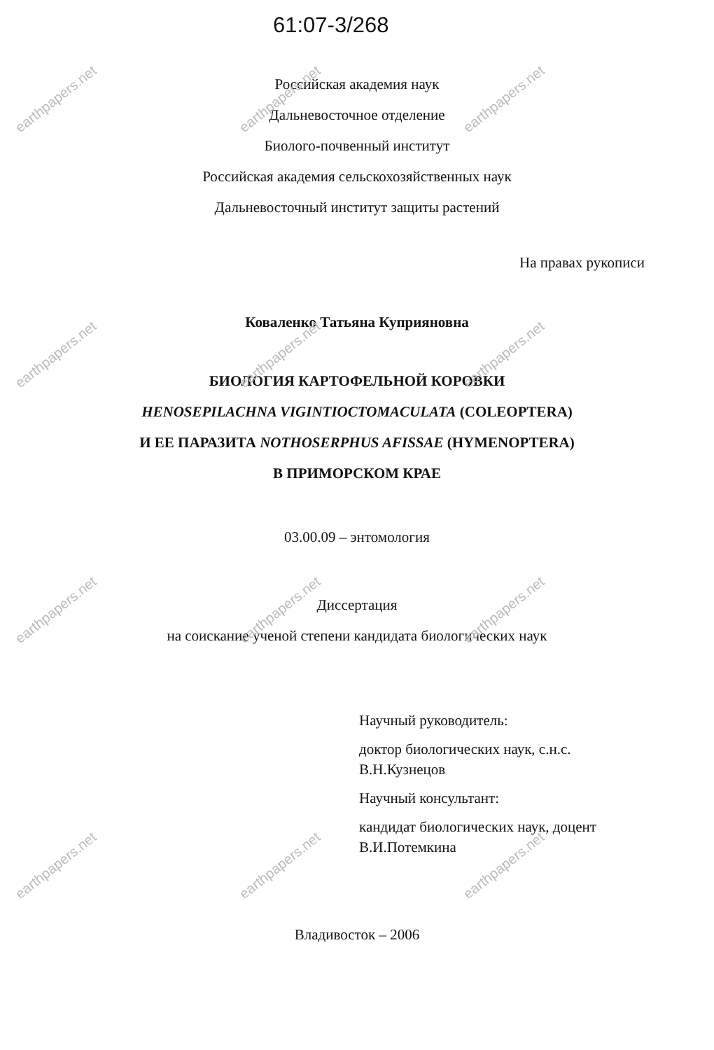61:07-3/268
Российская академия наук
Дальневосточное отделение
Биолого-почвенный институт
Российская академия сельскохозяйственных наук
Дальневосточный институт защиты растений
На правах рукописи
Коваленко Татьяна Куприяновна
БИОЛОГИЯ КАРТОФЕЛЬНОЙ КОРОВКИ
HENOSEPILACHNA VIGINTIOCTOMACULATA (COLEOPTERA)
И ЕЕ ПАРАЗИТА NOTHOSERPHUS AFISSAE (HYMENOPTERA)
В ПРИМОРСКОМ КРАЕ
03.00.09 – энтомология
Диссертация
на соискание ученой степени кандидата биологических наук
Научный руководитель:
доктор биологических наук, с.н.с.
В.Н.Кузнецов
Научный консультант:
кандидат биологических наук, доцент
В.И.Потемкина
Владивосток – 2006
earthpapers.net earthpapers.net earthpapers.net
earthpapers.net earthpapers.net earthpapers.net
earthpapers.net earthpapers.net earthpapers.net
earthpapers.net earthpapers.net earthpapers.net